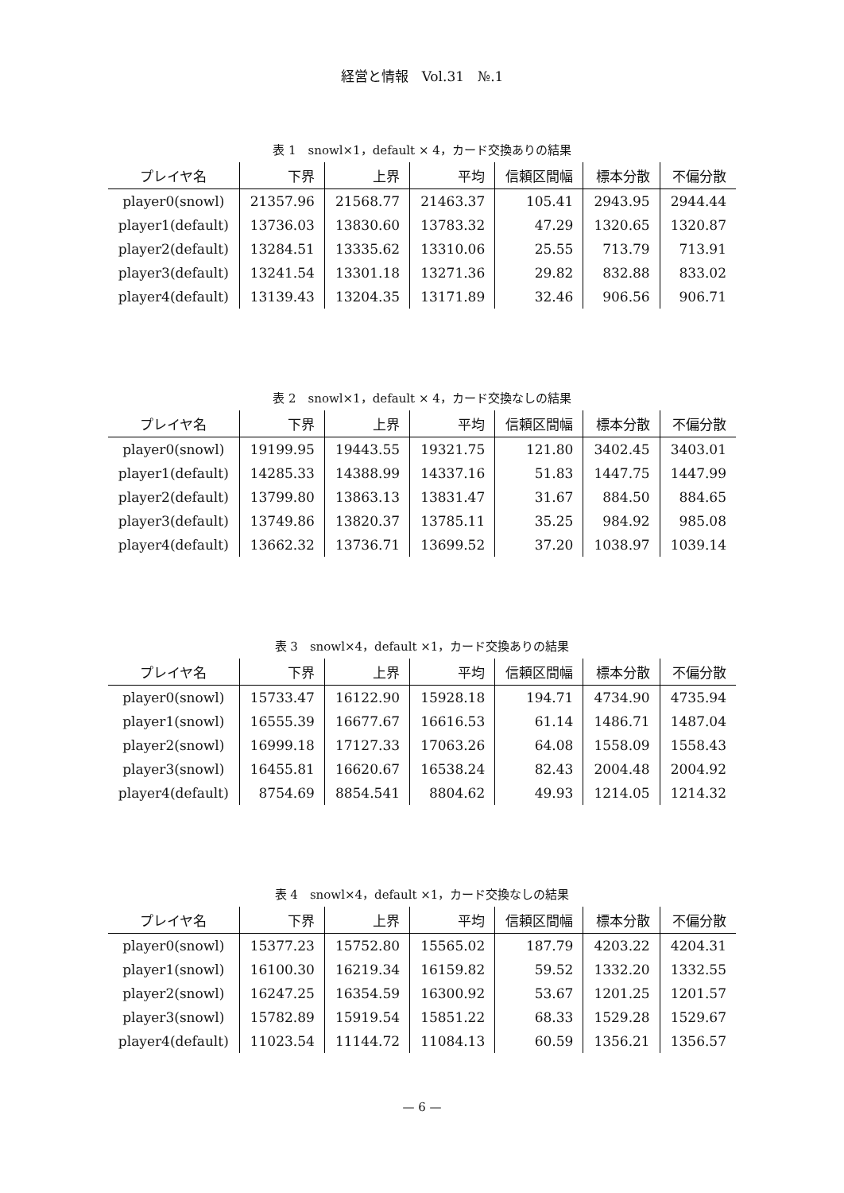経営と情報　Vol.31　№.1
表 1　snowl×1，default × 4，カード交換ありの結果
| プレイヤ名 | 下界 | 上界 | 平均 | 信頼区間幅 | 標本分散 | 不偏分散 |
| --- | --- | --- | --- | --- | --- | --- |
| player0(snowl) | 21357.96 | 21568.77 | 21463.37 | 105.41 | 2943.95 | 2944.44 |
| player1(default) | 13736.03 | 13830.60 | 13783.32 | 47.29 | 1320.65 | 1320.87 |
| player2(default) | 13284.51 | 13335.62 | 13310.06 | 25.55 | 713.79 | 713.91 |
| player3(default) | 13241.54 | 13301.18 | 13271.36 | 29.82 | 832.88 | 833.02 |
| player4(default) | 13139.43 | 13204.35 | 13171.89 | 32.46 | 906.56 | 906.71 |
表 2　snowl×1，default × 4，カード交換なしの結果
| プレイヤ名 | 下界 | 上界 | 平均 | 信頼区間幅 | 標本分散 | 不偏分散 |
| --- | --- | --- | --- | --- | --- | --- |
| player0(snowl) | 19199.95 | 19443.55 | 19321.75 | 121.80 | 3402.45 | 3403.01 |
| player1(default) | 14285.33 | 14388.99 | 14337.16 | 51.83 | 1447.75 | 1447.99 |
| player2(default) | 13799.80 | 13863.13 | 13831.47 | 31.67 | 884.50 | 884.65 |
| player3(default) | 13749.86 | 13820.37 | 13785.11 | 35.25 | 984.92 | 985.08 |
| player4(default) | 13662.32 | 13736.71 | 13699.52 | 37.20 | 1038.97 | 1039.14 |
表 3　snowl×4，default ×1，カード交換ありの結果
| プレイヤ名 | 下界 | 上界 | 平均 | 信頼区間幅 | 標本分散 | 不偏分散 |
| --- | --- | --- | --- | --- | --- | --- |
| player0(snowl) | 15733.47 | 16122.90 | 15928.18 | 194.71 | 4734.90 | 4735.94 |
| player1(snowl) | 16555.39 | 16677.67 | 16616.53 | 61.14 | 1486.71 | 1487.04 |
| player2(snowl) | 16999.18 | 17127.33 | 17063.26 | 64.08 | 1558.09 | 1558.43 |
| player3(snowl) | 16455.81 | 16620.67 | 16538.24 | 82.43 | 2004.48 | 2004.92 |
| player4(default) | 8754.69 | 8854.541 | 8804.62 | 49.93 | 1214.05 | 1214.32 |
表 4　snowl×4，default ×1，カード交換なしの結果
| プレイヤ名 | 下界 | 上界 | 平均 | 信頼区間幅 | 標本分散 | 不偏分散 |
| --- | --- | --- | --- | --- | --- | --- |
| player0(snowl) | 15377.23 | 15752.80 | 15565.02 | 187.79 | 4203.22 | 4204.31 |
| player1(snowl) | 16100.30 | 16219.34 | 16159.82 | 59.52 | 1332.20 | 1332.55 |
| player2(snowl) | 16247.25 | 16354.59 | 16300.92 | 53.67 | 1201.25 | 1201.57 |
| player3(snowl) | 15782.89 | 15919.54 | 15851.22 | 68.33 | 1529.28 | 1529.67 |
| player4(default) | 11023.54 | 11144.72 | 11084.13 | 60.59 | 1356.21 | 1356.57 |
— 6 —